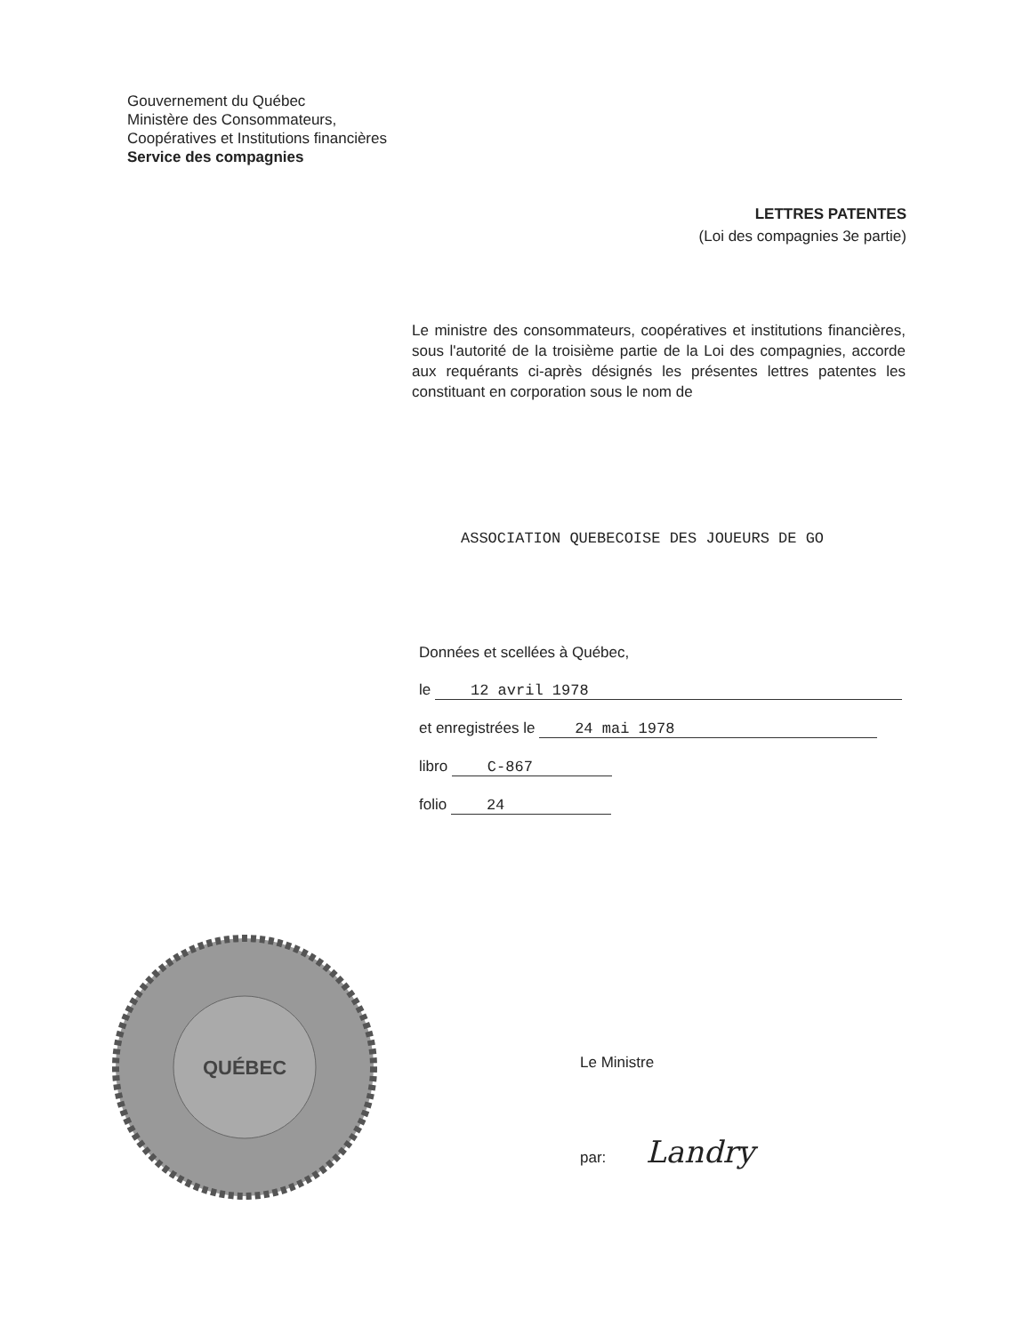Gouvernement du Québec
Ministère des Consommateurs,
Coopératives et Institutions financières
Service des compagnies
LETTRES PATENTES
(Loi des compagnies 3e partie)
Le ministre des consommateurs, coopératives et institutions financières, sous l'autorité de la troisième partie de la Loi des compagnies, accorde aux requérants ci-après désignés les présentes lettres patentes les constituant en corporation sous le nom de
ASSOCIATION QUEBECOISE DES JOUEURS DE GO
Données et scellées à Québec,
le 12 avril 1978
et enregistrées le 24 mai 1978
libro C-867
folio 24
QUÉBEC
Le Ministre
par: Landry